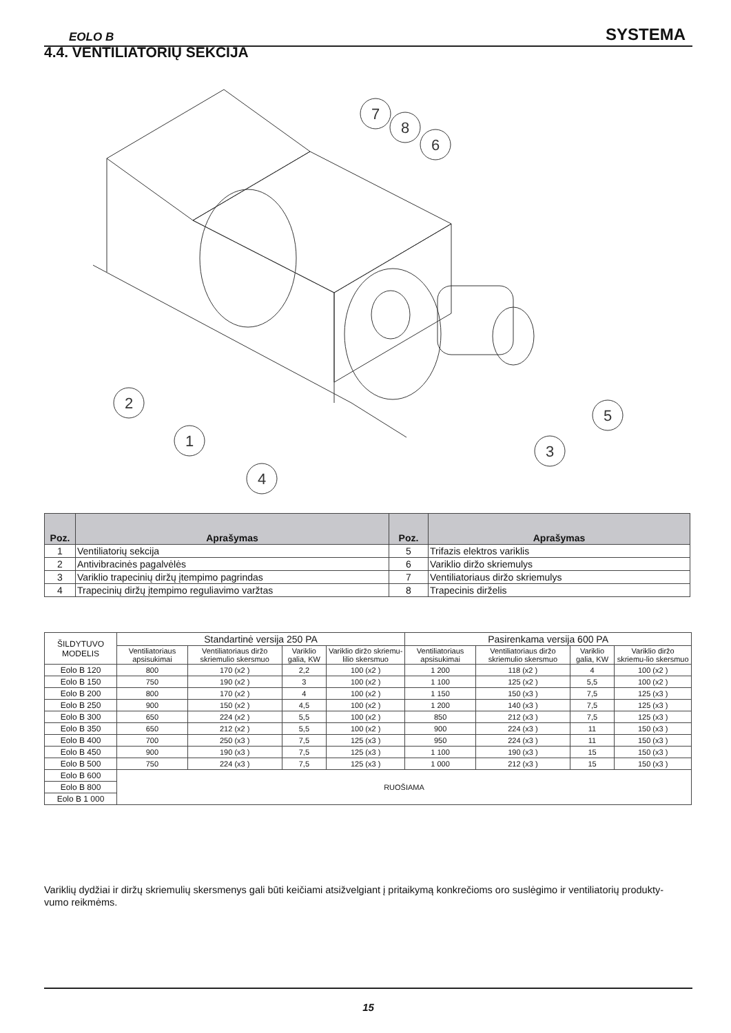EOLO B SYSTEMA
4.4. VENTILIATORIŲ SEKCIJA
7
8
6
2
1
4
5
3
| Poz. | Aprašymas | Poz. | Aprašymas |
| --- | --- | --- | --- |
| 1 | Ventiliatorių sekcija | 5 | Trifazis elektros variklis |
| 2 | Antivibracinės pagalvėlės | 6 | Variklio diržo skriemulys |
| 3 | Variklio trapecinių diržų įtempimo pagrindas | 7 | Ventiliatoriaus diržo skriemulys |
| 4 | Trapecinių diržų įtempimo reguliavimo varžtas | 8 | Trapecinis dirželis |
| ŠILDYTUVO MODELIS | Standartinė versija 250 PA | | | | Pasirenkama versija 600 PA | | | |
| | Ventiliatoriaus apsisukimai | Ventiliatoriaus diržo skriemulio skersmuo | Variklio galia, KW | Variklio diržo skriemu-lilio skersmuo | Ventiliatoriaus apsisukimai | Ventiliatoriaus diržo skriemulio skersmuo | Variklio galia, KW | Variklio diržo skriemu-lio skersmuo |
| Eolo B 120 | 800 | 170 (x2 ) | 2,2 | 100 (x2 ) | 1 200 | 118 (x2 ) | 4 | 100 (x2 ) |
| Eolo B 150 | 750 | 190 (x2 ) | 3 | 100 (x2 ) | 1 100 | 125 (x2 ) | 5,5 | 100 (x2 ) |
| Eolo B 200 | 800 | 170 (x2 ) | 4 | 100 (x2 ) | 1 150 | 150 (x3 ) | 7,5 | 125 (x3 ) |
| Eolo B 250 | 900 | 150 (x2 ) | 4,5 | 100 (x2 ) | 1 200 | 140 (x3 ) | 7,5 | 125 (x3 ) |
| Eolo B 300 | 650 | 224 (x2 ) | 5,5 | 100 (x2 ) | 850 | 212 (x3 ) | 7,5 | 125 (x3 ) |
| Eolo B 350 | 650 | 212 (x2 ) | 5,5 | 100 (x2 ) | 900 | 224 (x3 ) | 11 | 150 (x3 ) |
| Eolo B 400 | 700 | 250 (x3 ) | 7,5 | 125 (x3 ) | 950 | 224 (x3 ) | 11 | 150 (x3 ) |
| Eolo B 450 | 900 | 190 (x3 ) | 7,5 | 125 (x3 ) | 1 100 | 190 (x3 ) | 15 | 150 (x3 ) |
| Eolo B 500 | 750 | 224 (x3 ) | 7,5 | 125 (x3 ) | 1 000 | 212 (x3 ) | 15 | 150 (x3 ) |
| Eolo B 600 | RUOŠIAMA | | | | | | | |
| Eolo B 800 | | | | | | | | |
| Eolo B 1 000 | | | | | | | | |
Variklių dydžiai ir diržų skriemulių skersmenys gali būti keičiami atsižvelgiant į pritaikymą konkrečioms oro suslėgimo ir ventiliatorių produkty-vumo reikmėms.
15